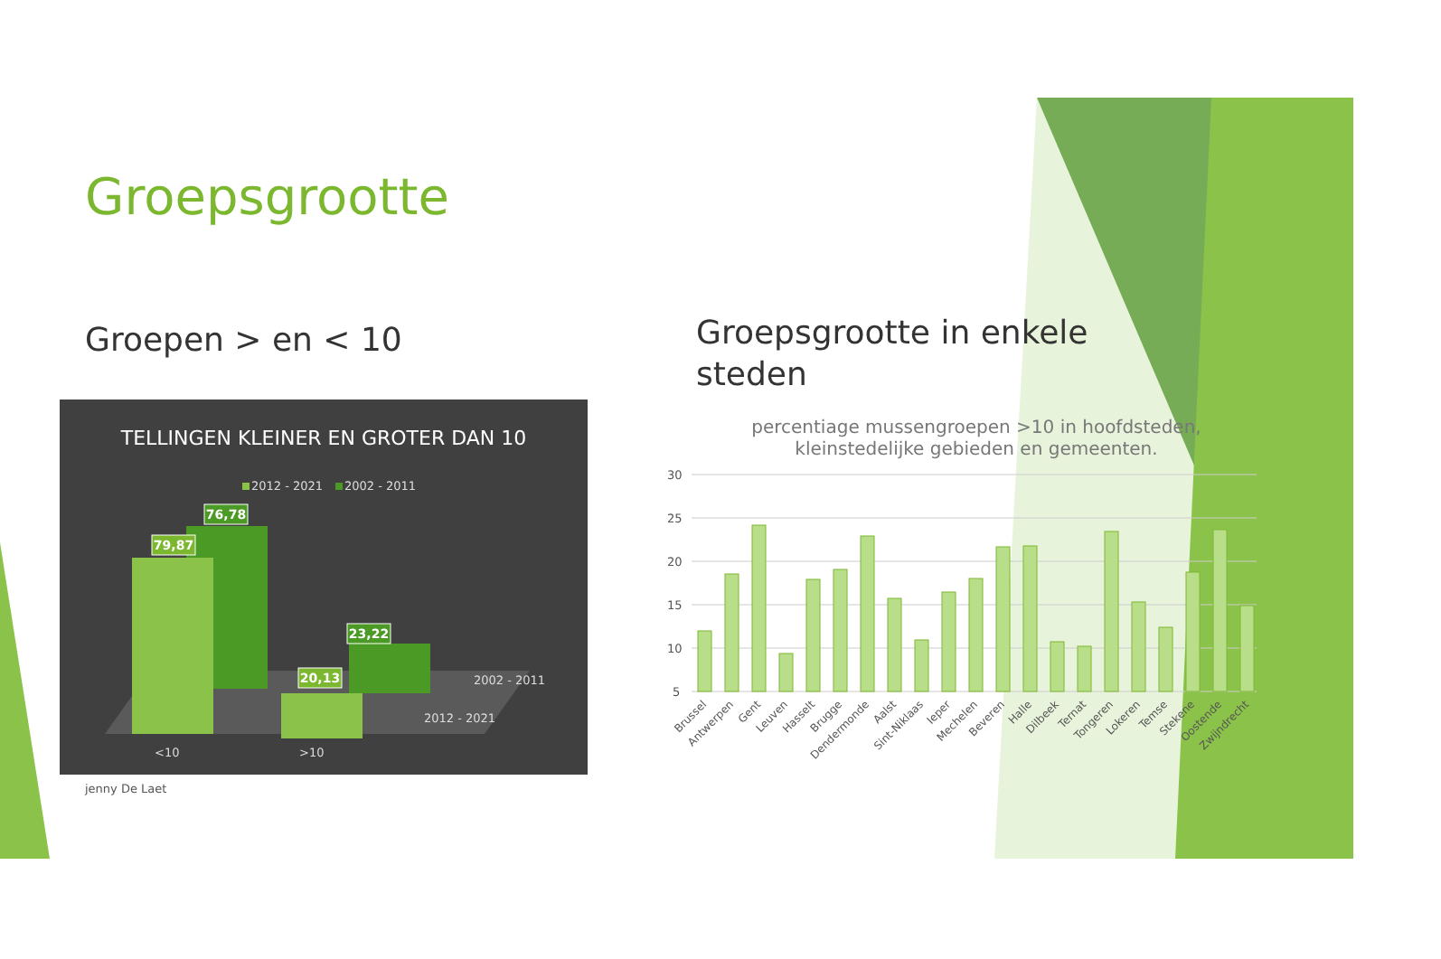Groepsgrootte
Groepen > en < 10
TELLINGEN KLEINER EN GROTER DAN 10
2012 - 2021
2002 - 2011
76,78
79,87
23,22
20,13
2002 - 2011
2012 - 2021
<10
>10
jenny De Laet
Groepsgrootte in enkele steden
percentiage mussengroepen >10 in hoofdsteden, kleinstedelijke gebieden en gemeenten.
30
25
20
15
10
5
Brussel
Antwerpen
Gent
Leuven
Hasselt
Brugge
Dendermonde
Aalst
Sint-Niklaas
Ieper
Mechelen
Beveren
Halle
Dilbeek
Ternat
Tongeren
Lokeren
Temse
Stekene
Oostende
Zwijndrecht